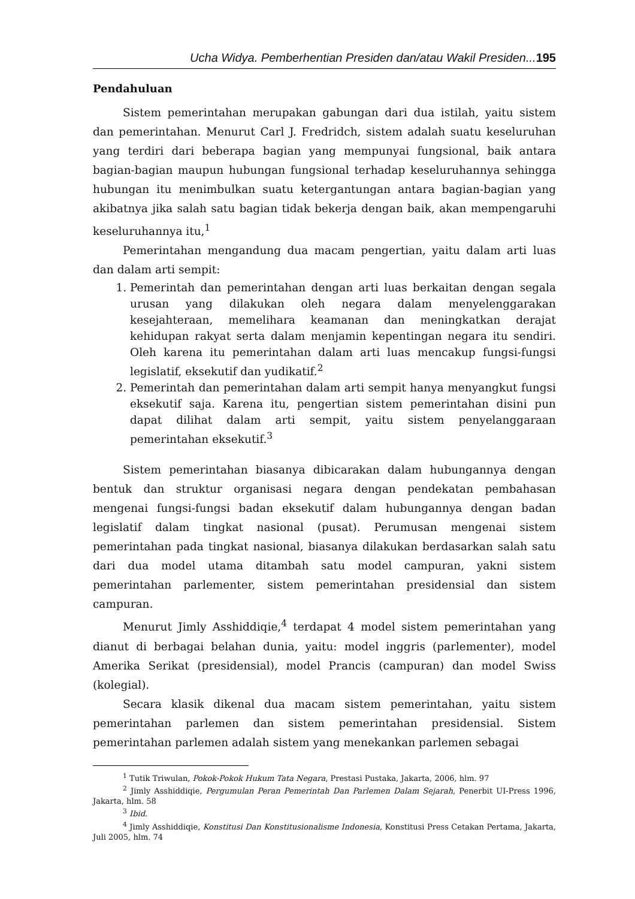Ucha Widya. Pemberhentian Presiden dan/atau Wakil Presiden...195
Pendahuluan
Sistem pemerintahan merupakan gabungan dari dua istilah, yaitu sistem dan pemerintahan. Menurut Carl J. Fredridch, sistem adalah suatu keseluruhan yang terdiri dari beberapa bagian yang mempunyai fungsional, baik antara bagian-bagian maupun hubungan fungsional terhadap keseluruhannya sehingga hubungan itu menimbulkan suatu ketergantungan antara bagian-bagian yang akibatnya jika salah satu bagian tidak bekerja dengan baik, akan mempengaruhi keseluruhannya itu,<sup>1</sup>
Pemerintahan mengandung dua macam pengertian, yaitu dalam arti luas dan dalam arti sempit:
1. Pemerintah dan pemerintahan dengan arti luas berkaitan dengan segala urusan yang dilakukan oleh negara dalam menyelenggarakan kesejahteraan, memelihara keamanan dan meningkatkan derajat kehidupan rakyat serta dalam menjamin kepentingan negara itu sendiri. Oleh karena itu pemerintahan dalam arti luas mencakup fungsi-fungsi legislatif, eksekutif dan yudikatif.<sup>2</sup>
2. Pemerintah dan pemerintahan dalam arti sempit hanya menyangkut fungsi eksekutif saja. Karena itu, pengertian sistem pemerintahan disini pun dapat dilihat dalam arti sempit, yaitu sistem penyelanggaraan pemerintahan eksekutif.<sup>3</sup>
Sistem pemerintahan biasanya dibicarakan dalam hubungannya dengan bentuk dan struktur organisasi negara dengan pendekatan pembahasan mengenai fungsi-fungsi badan eksekutif dalam hubungannya dengan badan legislatif dalam tingkat nasional (pusat). Perumusan mengenai sistem pemerintahan pada tingkat nasional, biasanya dilakukan berdasarkan salah satu dari dua model utama ditambah satu model campuran, yakni sistem pemerintahan parlementer, sistem pemerintahan presidensial dan sistem campuran.
Menurut Jimly Asshiddiqie,<sup>4</sup> terdapat 4 model sistem pemerintahan yang dianut di berbagai belahan dunia, yaitu: model inggris (parlementer), model Amerika Serikat (presidensial), model Prancis (campuran) dan model Swiss (kolegial).
Secara klasik dikenal dua macam sistem pemerintahan, yaitu sistem pemerintahan parlemen dan sistem pemerintahan presidensial. Sistem pemerintahan parlemen adalah sistem yang menekankan parlemen sebagai
<sup>1</sup> Tutik Triwulan, Pokok-Pokok Hukum Tata Negara, Prestasi Pustaka, Jakarta, 2006, hlm. 97
<sup>2</sup> Jimly Asshiddiqie, Pergumulan Peran Pemerintah Dan Parlemen Dalam Sejarah, Penerbit UI-Press 1996, Jakarta, hlm. 58
<sup>3</sup> Ibid.
<sup>4</sup> Jimly Asshiddiqie, Konstitusi Dan Konstitusionalisme Indonesia, Konstitusi Press Cetakan Pertama, Jakarta, Juli 2005, hlm. 74